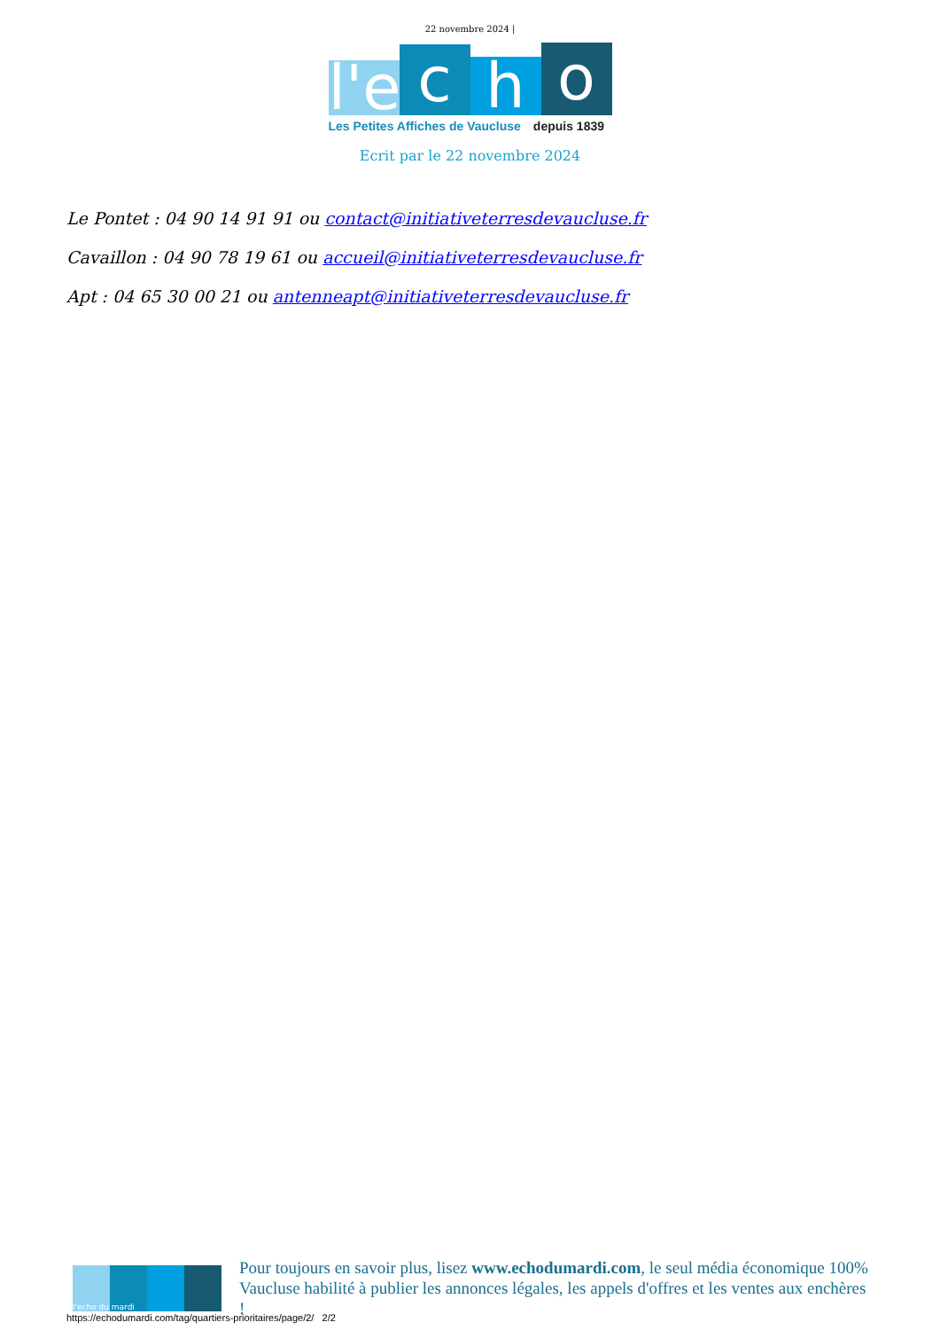22 novembre 2024 |
l'e
c
h
o
Les Petites Affiches de Vaucluse depuis 1839
Ecrit par le 22 novembre 2024
Le Pontet : 04 90 14 91 91 ou contact@initiativeterresdevaucluse.fr
Cavaillon : 04 90 78 19 61 ou accueil@initiativeterresdevaucluse.fr
Apt : 04 65 30 00 21 ou antenneapt@initiativeterresdevaucluse.fr
l'echo du mardi
Pour toujours en savoir plus, lisez www.echodumardi.com, le seul média économique 100% Vaucluse habilité à publier les annonces légales, les appels d'offres et les ventes aux enchères !
https://echodumardi.com/tag/quartiers-prioritaires/page/2/ 2/2